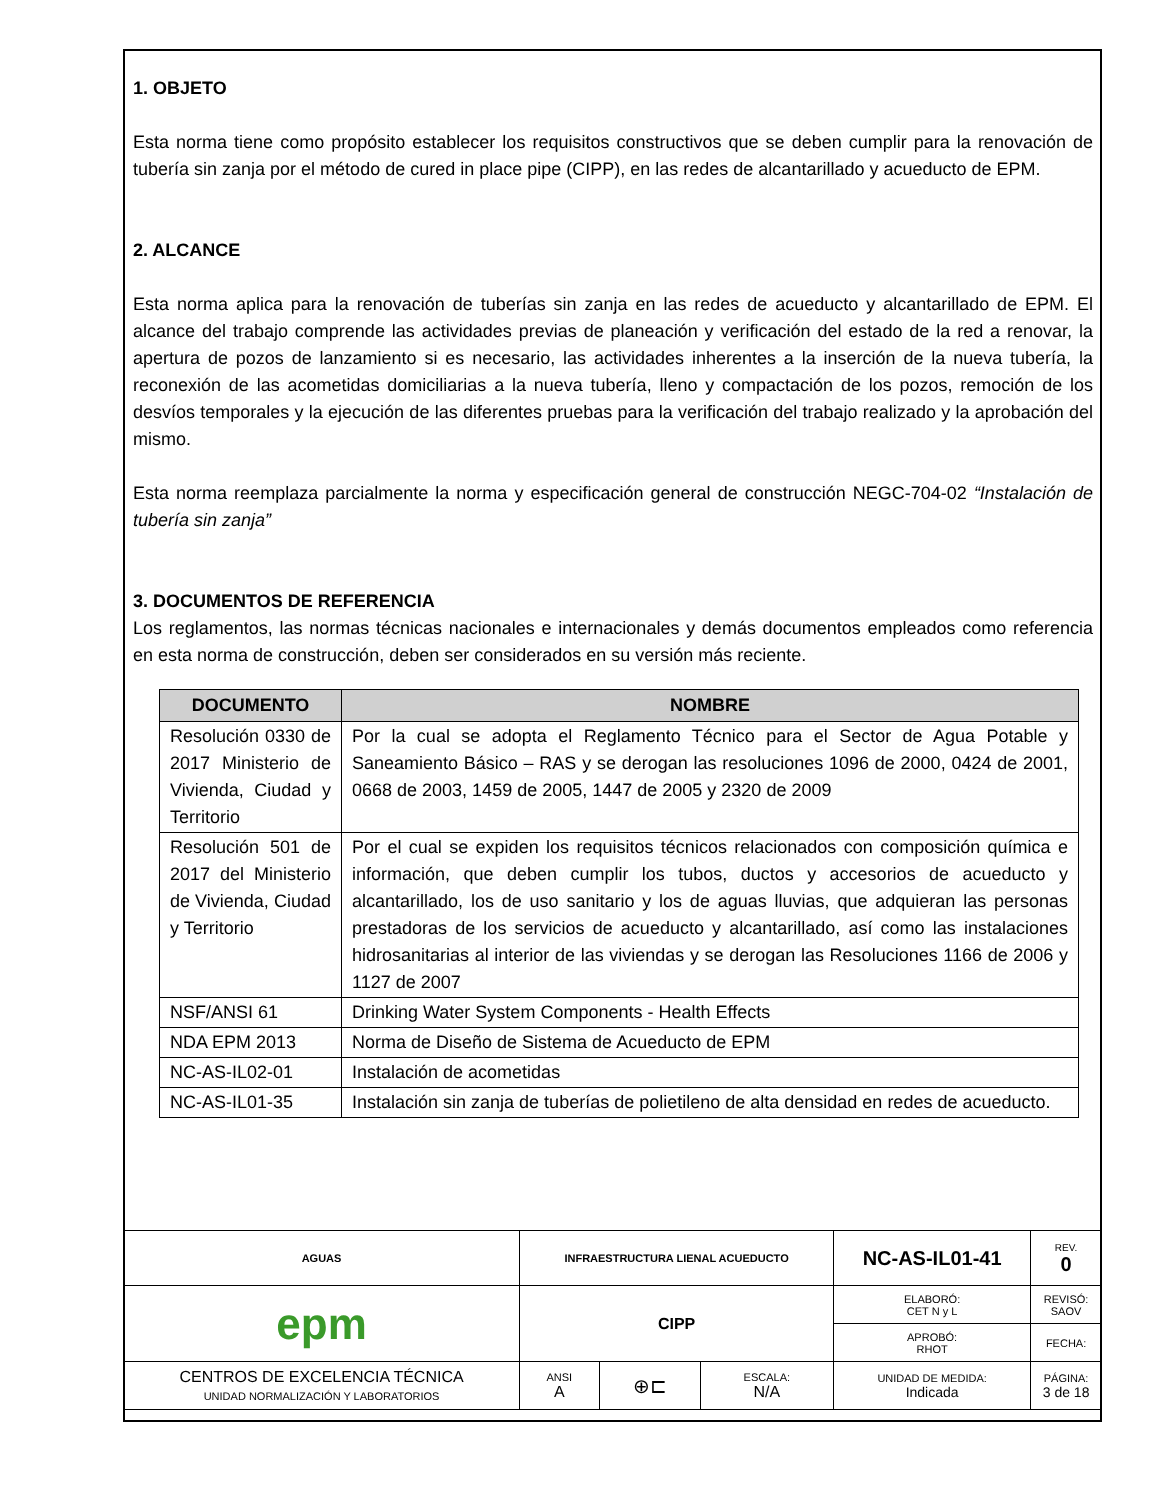1. OBJETO
Esta norma tiene como propósito establecer los requisitos constructivos que se deben cumplir para la renovación de tubería sin zanja por el método de cured in place pipe (CIPP), en las redes de alcantarillado y acueducto de EPM.
2. ALCANCE
Esta norma aplica para la renovación de tuberías sin zanja en las redes de acueducto y alcantarillado de EPM. El alcance del trabajo comprende las actividades previas de planeación y verificación del estado de la red a renovar, la apertura de pozos de lanzamiento si es necesario, las actividades inherentes a la inserción de la nueva tubería, la reconexión de las acometidas domiciliarias a la nueva tubería, lleno y compactación de los pozos, remoción de los desvíos temporales y la ejecución de las diferentes pruebas para la verificación del trabajo realizado y la aprobación del mismo.
Esta norma reemplaza parcialmente la norma y especificación general de construcción NEGC-704-02 “Instalación de tubería sin zanja”
3. DOCUMENTOS DE REFERENCIA
Los reglamentos, las normas técnicas nacionales e internacionales y demás documentos empleados como referencia en esta norma de construcción, deben ser considerados en su versión más reciente.
| DOCUMENTO | NOMBRE |
| --- | --- |
| Resolución 0330 de 2017 Ministerio de Vivienda, Ciudad y Territorio | Por la cual se adopta el Reglamento Técnico para el Sector de Agua Potable y Saneamiento Básico – RAS y se derogan las resoluciones 1096 de 2000, 0424 de 2001, 0668 de 2003, 1459 de 2005, 1447 de 2005 y 2320 de 2009 |
| Resolución 501 de 2017 del Ministerio de Vivienda, Ciudad y Territorio | Por el cual se expiden los requisitos técnicos relacionados con composición química e información, que deben cumplir los tubos, ductos y accesorios de acueducto y alcantarillado, los de uso sanitario y los de aguas lluvias, que adquieran las personas prestadoras de los servicios de acueducto y alcantarillado, así como las instalaciones hidrosanitarias al interior de las viviendas y se derogan las Resoluciones 1166 de 2006 y 1127 de 2007 |
| NSF/ANSI 61 | Drinking Water System Components - Health Effects |
| NDA EPM 2013 | Norma de Diseño de Sistema de Acueducto de EPM |
| NC-AS-IL02-01 | Instalación de acometidas |
| NC-AS-IL01-35 | Instalación sin zanja de tuberías de polietileno de alta densidad en redes de acueducto. |
| AGUAS | INFRAESTRUCTURA LIENAL ACUEDUCTO | | | | NC-AS-IL01-41 | REV. 0 |
| epm | CIPP | | | | ELABORÓ: CET N y L | REVISÓ: SAOV |
| | | | | | APROBÓ: RHOT | FECHA: |
| CENTROS DE EXCELENCIA TÉCNICA UNIDAD NORMALIZACIÓN Y LABORATORIOS | | ANSI A | ⊕⊏ | ESCALA: N/A | UNIDAD DE MEDIDA: Indicada | PÁGINA: 3 de 18 |